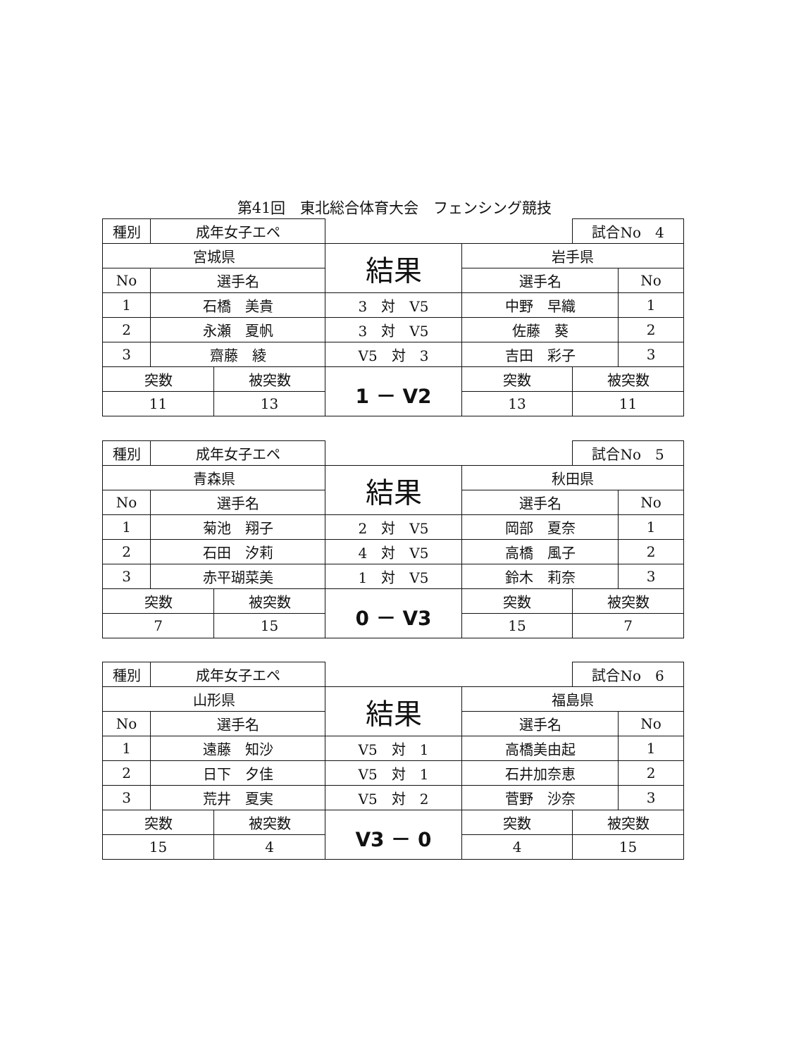第41回　東北総合体育大会　フェンシング競技
| 種別 | 成年女子エペ | | | | 試合No 4 | |
| 宮城県 | | | 結果 | 岩手県 | | |
| No | 選手名 | | | 選手名 | | No |
| 1 | 石橋 美貴 | | 3 対 V5 | 中野 早織 | | 1 |
| 2 | 永瀬 夏帆 | | 3 対 V5 | 佐藤 葵 | | 2 |
| 3 | 齋藤 綾 | | V5 対 3 | 吉田 彩子 | | 3 |
| 突数 | | 被突数 | 1 － V2 | 突数 | 被突数 | |
| 11 | | 13 | | 13 | 11 | |
| 種別 | 成年女子エペ | | | | 試合No 5 | |
| 青森県 | | | 結果 | 秋田県 | | |
| No | 選手名 | | | 選手名 | | No |
| 1 | 菊池 翔子 | | 2 対 V5 | 岡部 夏奈 | | 1 |
| 2 | 石田 汐莉 | | 4 対 V5 | 高橋 風子 | | 2 |
| 3 | 赤平瑚菜美 | | 1 対 V5 | 鈴木 莉奈 | | 3 |
| 突数 | | 被突数 | 0 － V3 | 突数 | 被突数 | |
| 7 | | 15 | | 15 | 7 | |
| 種別 | 成年女子エペ | | | | 試合No 6 | |
| 山形県 | | | 結果 | 福島県 | | |
| No | 選手名 | | | 選手名 | | No |
| 1 | 遠藤 知沙 | | V5 対 1 | 高橋美由起 | | 1 |
| 2 | 日下 夕佳 | | V5 対 1 | 石井加奈恵 | | 2 |
| 3 | 荒井 夏実 | | V5 対 2 | 菅野 沙奈 | | 3 |
| 突数 | | 被突数 | V3 － 0 | 突数 | 被突数 | |
| 15 | | 4 | | 4 | 15 | |